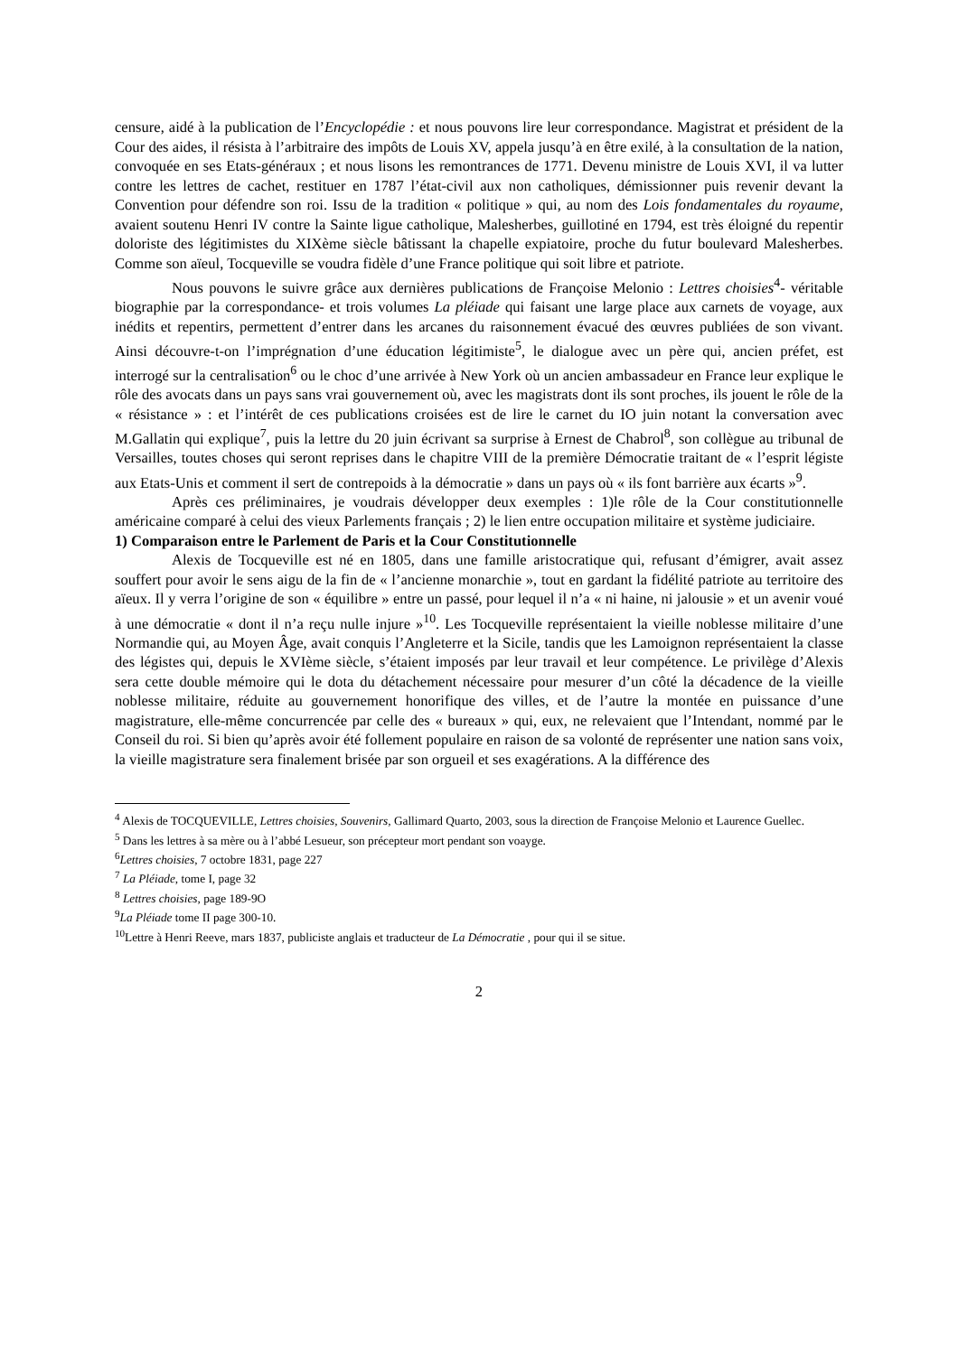censure, aidé à la publication de l’Encyclopédie : et nous pouvons lire leur correspondance. Magistrat et président de la Cour des aides, il résista à l’arbitraire des impôts de Louis XV, appela jusqu’à en être exilé, à la consultation de la nation, convoquée en ses Etats-généraux ; et nous lisons les remontrances de 1771. Devenu ministre de Louis XVI, il va lutter contre les lettres de cachet, restituer en 1787 l’état-civil aux non catholiques, démissionner puis revenir devant la Convention pour défendre son roi. Issu de la tradition « politique » qui, au nom des Lois fondamentales du royaume, avaient soutenu Henri IV contre la Sainte ligue catholique, Malesherbes, guillotiné en 1794, est très éloigné du repentir doloriste des légitimistes du XIXème siècle bâtissant la chapelle expiatoire, proche du futur boulevard Malesherbes. Comme son aïeul, Tocqueville se voudra fidèle d’une France politique qui soit libre et patriote.
Nous pouvons le suivre grâce aux dernières publications de Françoise Melonio : Lettres choisies<sup>4</sup>- véritable biographie par la correspondance- et trois volumes La pléiade qui faisant une large place aux carnets de voyage, aux inédits et repentirs, permettent d’entrer dans les arcanes du raisonnement évacué des œuvres publiées de son vivant. Ainsi découvre-t-on l’imprégnation d’une éducation légitimiste<sup>5</sup>, le dialogue avec un père qui, ancien préfet, est interrogé sur la centralisation<sup>6</sup> ou le choc d’une arrivée à New York où un ancien ambassadeur en France leur explique le rôle des avocats dans un pays sans vrai gouvernement où, avec les magistrats dont ils sont proches, ils jouent le rôle de la « résistance » : et l’intérêt de ces publications croisées est de lire le carnet du IO juin notant la conversation avec M.Gallatin qui explique<sup>7</sup>, puis la lettre du 20 juin écrivant sa surprise à Ernest de Chabrol<sup>8</sup>, son collègue au tribunal de Versailles, toutes choses qui seront reprises dans le chapitre VIII de la première Démocratie traitant de « l’esprit légiste aux Etats-Unis et comment il sert de contrepoids à la démocratie » dans un pays où « ils font barrière aux écarts »<sup>9</sup>.
Après ces préliminaires, je voudrais développer deux exemples : 1)le rôle de la Cour constitutionnelle américaine comparé à celui des vieux Parlements français ; 2) le lien entre occupation militaire et système judiciaire.
1) Comparaison entre le Parlement de Paris et la Cour Constitutionnelle
Alexis de Tocqueville est né en 1805, dans une famille aristocratique qui, refusant d’émigrer, avait assez souffert pour avoir le sens aigu de la fin de « l’ancienne monarchie », tout en gardant la fidélité patriote au territoire des aïeux. Il y verra l’origine de son « équilibre » entre un passé, pour lequel il n’a « ni haine, ni jalousie » et un avenir voué à une démocratie « dont il n’a reçu nulle injure »<sup>10</sup>. Les Tocqueville représentaient la vieille noblesse militaire d’une Normandie qui, au Moyen Âge, avait conquis l’Angleterre et la Sicile, tandis que les Lamoignon représentaient la classe des légistes qui, depuis le XVIème siècle, s’étaient imposés par leur travail et leur compétence. Le privilège d’Alexis sera cette double mémoire qui le dota du détachement nécessaire pour mesurer d’un côté la décadence de la vieille noblesse militaire, réduite au gouvernement honorifique des villes, et de l’autre la montée en puissance d’une magistrature, elle-même concurrencée par celle des « bureaux » qui, eux, ne relevaient que l’Intendant, nommé par le Conseil du roi. Si bien qu’après avoir été follement populaire en raison de sa volonté de représenter une nation sans voix, la vieille magistrature sera finalement brisée par son orgueil et ses exagérations. A la différence des
<sup>4</sup> Alexis de TOCQUEVILLE, Lettres choisies, Souvenirs, Gallimard Quarto, 2003, sous la direction de Françoise Melonio et Laurence Guellec.
<sup>5</sup> Dans les lettres à sa mère ou à l’abbé Lesueur, son précepteur mort pendant son voayge.
<sup>6</sup> Lettres choisies, 7 octobre 1831, page 227
<sup>7</sup> La Pléiade, tome I, page 32
<sup>8</sup> Lettres choisies, page 189-9O
<sup>9</sup> La Pléiade tome II page 300-10.
<sup>10</sup> Lettre à Henri Reeve, mars 1837, publiciste anglais et traducteur de La Démocratie , pour qui il se situe.
2